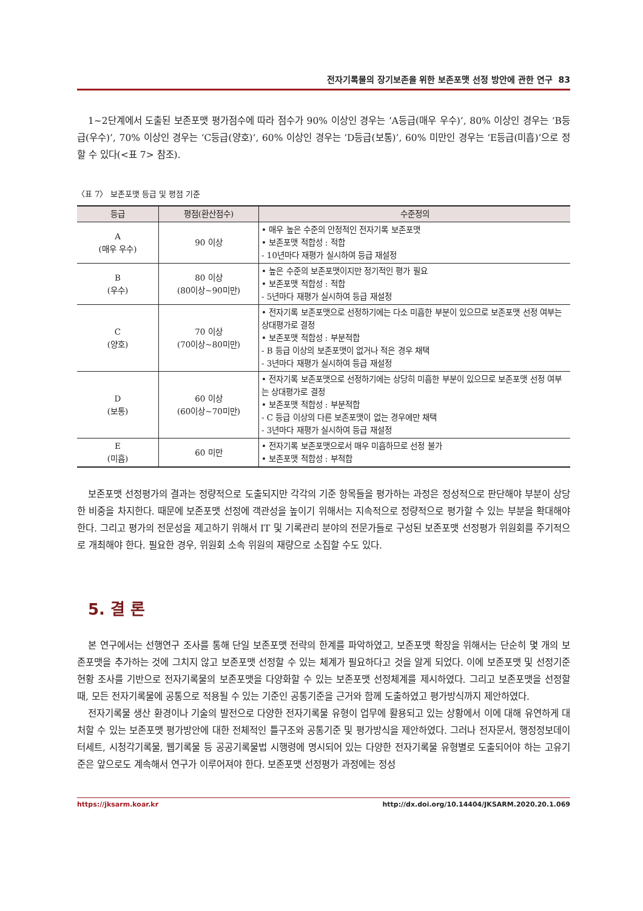전자기록물의 장기보존을 위한 보존포맷 선정 방안에 관한 연구 83
1~2단계에서 도출된 보존포맷 평가점수에 따라 점수가 90% 이상인 경우는 ‘A등급(매우 우수)’, 80% 이상인 경우는 ‘B등급(우수)’, 70% 이상인 경우는 ‘C등급(양호)’, 60% 이상인 경우는 ‘D등급(보통)’, 60% 미만인 경우는 ‘E등급(미흡)’으로 정할 수 있다(<표 7> 참조).
〈표 7〉 보존포맷 등급 및 평점 기준
| 등급 | 평점(환산점수) | 수준정의 |
| --- | --- | --- |
| A (매우 우수) | 90 이상 | • 매우 높은 수준의 안정적인 전자기록 보존포맷 • 보존포맷 적합성 : 적합 - 10년마다 재평가 실시하여 등급 재설정 |
| B (우수) | 80 이상 (80이상~90미만) | • 높은 수준의 보존포맷이지만 정기적인 평가 필요 • 보존포맷 적합성 : 적합 - 5년마다 재평가 실시하여 등급 재설정 |
| C (양호) | 70 이상 (70이상~80미만) | • 전자기록 보존포맷으로 선정하기에는 다소 미흡한 부분이 있으므로 보존포맷 선정 여부는 상대평가로 결정 • 보존포맷 적합성 : 부분적합 - B 등급 이상의 보존포맷이 없거나 적은 경우 채택 - 3년마다 재평가 실시하여 등급 재설정 |
| D (보통) | 60 이상 (60이상~70미만) | • 전자기록 보존포맷으로 선정하기에는 상당히 미흡한 부분이 있으므로 보존포맷 선정 여부는 상대평가로 결정 • 보존포맷 적합성 : 부분적합 - C 등급 이상의 다른 보존포맷이 없는 경우에만 채택 - 3년마다 재평가 실시하여 등급 재설정 |
| E (미흡) | 60 미만 | • 전자기록 보존포맷으로서 매우 미흡하므로 선정 불가 • 보존포맷 적합성 : 부적합 |
보존포맷 선정평가의 결과는 정량적으로 도출되지만 각각의 기준 항목들을 평가하는 과정은 정성적으로 판단해야 부분이 상당한 비중을 차지한다. 때문에 보존포맷 선정에 객관성을 높이기 위해서는 지속적으로 정량적으로 평가할 수 있는 부분을 확대해야 한다. 그리고 평가의 전문성을 제고하기 위해서 IT 및 기록관리 분야의 전문가들로 구성된 보존포맷 선정평가 위원회를 주기적으로 개최해야 한다. 필요한 경우, 위원회 소속 위원의 재량으로 소집할 수도 있다.
5. 결 론
본 연구에서는 선행연구 조사를 통해 단일 보존포맷 전략의 한계를 파악하였고, 보존포맷 확장을 위해서는 단순히 몇 개의 보존포맷을 추가하는 것에 그치지 않고 보존포맷 선정할 수 있는 체계가 필요하다고 것을 알게 되었다. 이에 보존포맷 및 선정기준 현황 조사를 기반으로 전자기록물의 보존포맷을 다양화할 수 있는 보존포맷 선정체계를 제시하였다. 그리고 보존포맷을 선정할 때, 모든 전자기록물에 공통으로 적용될 수 있는 기준인 공통기준을 근거와 함께 도출하였고 평가방식까지 제안하였다.
전자기록물 생산 환경이나 기술의 발전으로 다양한 전자기록물 유형이 업무에 활용되고 있는 상황에서 이에 대해 유연하게 대처할 수 있는 보존포맷 평가방안에 대한 전체적인 틀구조와 공통기준 및 평가방식을 제안하였다. 그러나 전자문서, 행정정보데이터세트, 시청각기록물, 웹기록물 등 공공기록물법 시행령에 명시되어 있는 다양한 전자기록물 유형별로 도출되어야 하는 고유기준은 앞으로도 계속해서 연구가 이루어져야 한다. 보존포맷 선정평가 과정에는 정성
https://jksarm.koar.kr http://dx.doi.org/10.14404/JKSARM.2020.20.1.069